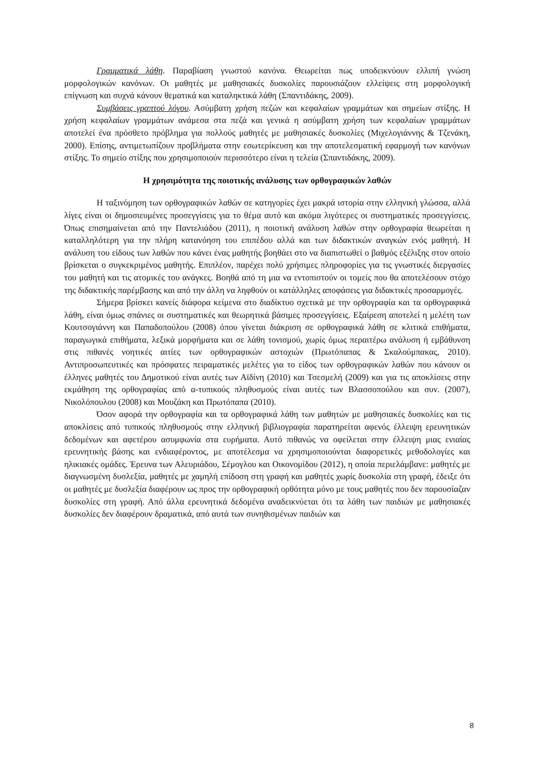Γραμματικά λάθη. Παραβίαση γνωστού κανόνα. Θεωρείται πως υποδεικνύουν ελλιπή γνώση μορφολογικών κανόνων. Οι μαθητές με μαθησιακές δυσκολίες παρουσιάζουν ελλείψεις στη μορφολογική επίγνωση και συχνά κάνουν θεματικά και καταληκτικά λάθη (Σπαντιδάκης, 2009).
Συμβάσεις γραπτού λόγου. Ασύμβατη χρήση πεζών και κεφαλαίων γραμμάτων και σημείων στίξης. Η χρήση κεφαλαίων γραμμάτων ανάμεσα στα πεζά και γενικά η ασύμβατη χρήση των κεφαλαίων γραμμάτων αποτελεί ένα πρόσθετο πρόβλημα για πολλούς μαθητές με μαθησιακές δυσκολίες (Μιχελογιάννης & Τζενάκη, 2000). Επίσης, αντιμετωπίζουν προβλήματα στην εσωτερίκευση και την αποτελεσματική εφαρμογή των κανόνων στίξης. Το σημείο στίξης που χρησιμοποιούν περισσότερο είναι η τελεία (Σπαντιδάκης, 2009).
Η χρησιμότητα της ποιοτικής ανάλυσης των ορθογραφικών λαθών
Η ταξινόμηση των ορθογραφικών λαθών σε κατηγορίες έχει μακρά ιστορία στην ελληνική γλώσσα, αλλά λίγες είναι οι δημοσιευμένες προσεγγίσεις για το θέμα αυτό και ακόμα λιγότερες οι συστηματικές προσεγγίσεις. Όπως επισημαίνεται από την Παντελιάδου (2011), η ποιοτική ανάλυση λαθών στην ορθογραφία θεωρείται η καταλληλότερη για την πλήρη κατανόηση του επιπέδου αλλά και των διδακτικών αναγκών ενός μαθητή. Η ανάλυση του είδους των λαθών που κάνει ένας μαθητής βοηθάει στο να διαπιστωθεί ο βαθμός εξέλιξης στον οποίο βρίσκεται ο συγκεκριμένος μαθητής. Επιπλέον, παρέχει πολύ χρήσιμες πληροφορίες για τις γνωστικές διεργασίες του μαθητή και τις ατομικές του ανάγκες. Βοηθά από τη μια να εντοπιστούν οι τομείς που θα αποτελέσουν στόχο της διδακτικής παρέμβασης και από την άλλη να ληφθούν οι κατάλληλες αποφάσεις για διδακτικές προσαρμογές.
Σήμερα βρίσκει κανείς διάφορα κείμενα στο διαδίκτυο σχετικά με την ορθογραφία και τα ορθογραφικά λάθη, είναι όμως σπάνιες οι συστηματικές και θεωρητικά βάσιμες προσεγγίσεις. Εξαίρεση αποτελεί η μελέτη των Κουτσογιάννη και Παπαδοπούλου (2008) όπου γίνεται διάκριση σε ορθογραφικά λάθη σε κλιτικά επιθήματα, παραγωγικά επιθήματα, λεξικά μορφήματα και σε λάθη τονισμού, χωρίς όμως περαιτέρω ανάλυση ή εμβάθυνση στις πιθανές νοητικές αιτίες των ορθογραφικών αστοχιών (Πρωτόπαπας & Σκαλούμπακας, 2010). Αντιπροσωπευτικές και πρόσφατες πειραματικές μελέτες για το είδος των ορθογραφικών λαθών που κάνουν οι έλληνες μαθητές του Δημοτικού είναι αυτές των Αϊδίνη (2010) και Τσεσμελή (2009) και για τις αποκλίσεις στην εκμάθηση της ορθογραφίας από α-τυπικούς πληθυσμούς είναι αυτές των Βλασσοπούλου και συν. (2007), Νικολόπουλου (2008) και Μουζάκη και Πρωτόπαπα (2010).
Όσον αφορά την ορθογραφία και τα ορθογραφικά λάθη των μαθητών με μαθησιακές δυσκολίες και τις αποκλίσεις από τυπικούς πληθυσμούς στην ελληνική βιβλιογραφία παρατηρείται αφενός έλλειψη ερευνητικών δεδομένων και αφετέρου ασυμφωνία στα ευρήματα. Αυτό πιθανώς να οφείλεται στην έλλειψη μιας ενιαίας ερευνητικής βάσης και ενδιαφέροντος, με αποτέλεσμα να χρησιμοποιούνται διαφορετικές μεθοδολογίες και ηλικιακές ομάδες. Έρευνα των Αλευριάδου, Σέμογλου και Οικονομίδου (2012), η οποία περιελάμβανε: μαθητές με διαγνωσμένη δυσλεξία, μαθητές με χαμηλή επίδοση στη γραφή και μαθητές χωρίς δυσκολία στη γραφή, έδειξε ότι οι μαθητές με δυσλεξία διαφέρουν ως προς την ορθογραφική ορθότητα μόνο με τους μαθητές που δεν παρουσίαζαν δυσκολίες στη γραφή. Από άλλα ερευνητικά δεδομένα αναδεικνύεται ότι τα λάθη των παιδιών με μαθησιακές δυσκολίες δεν διαφέρουν δραματικά, από αυτά των συνηθισμένων παιδιών και
8